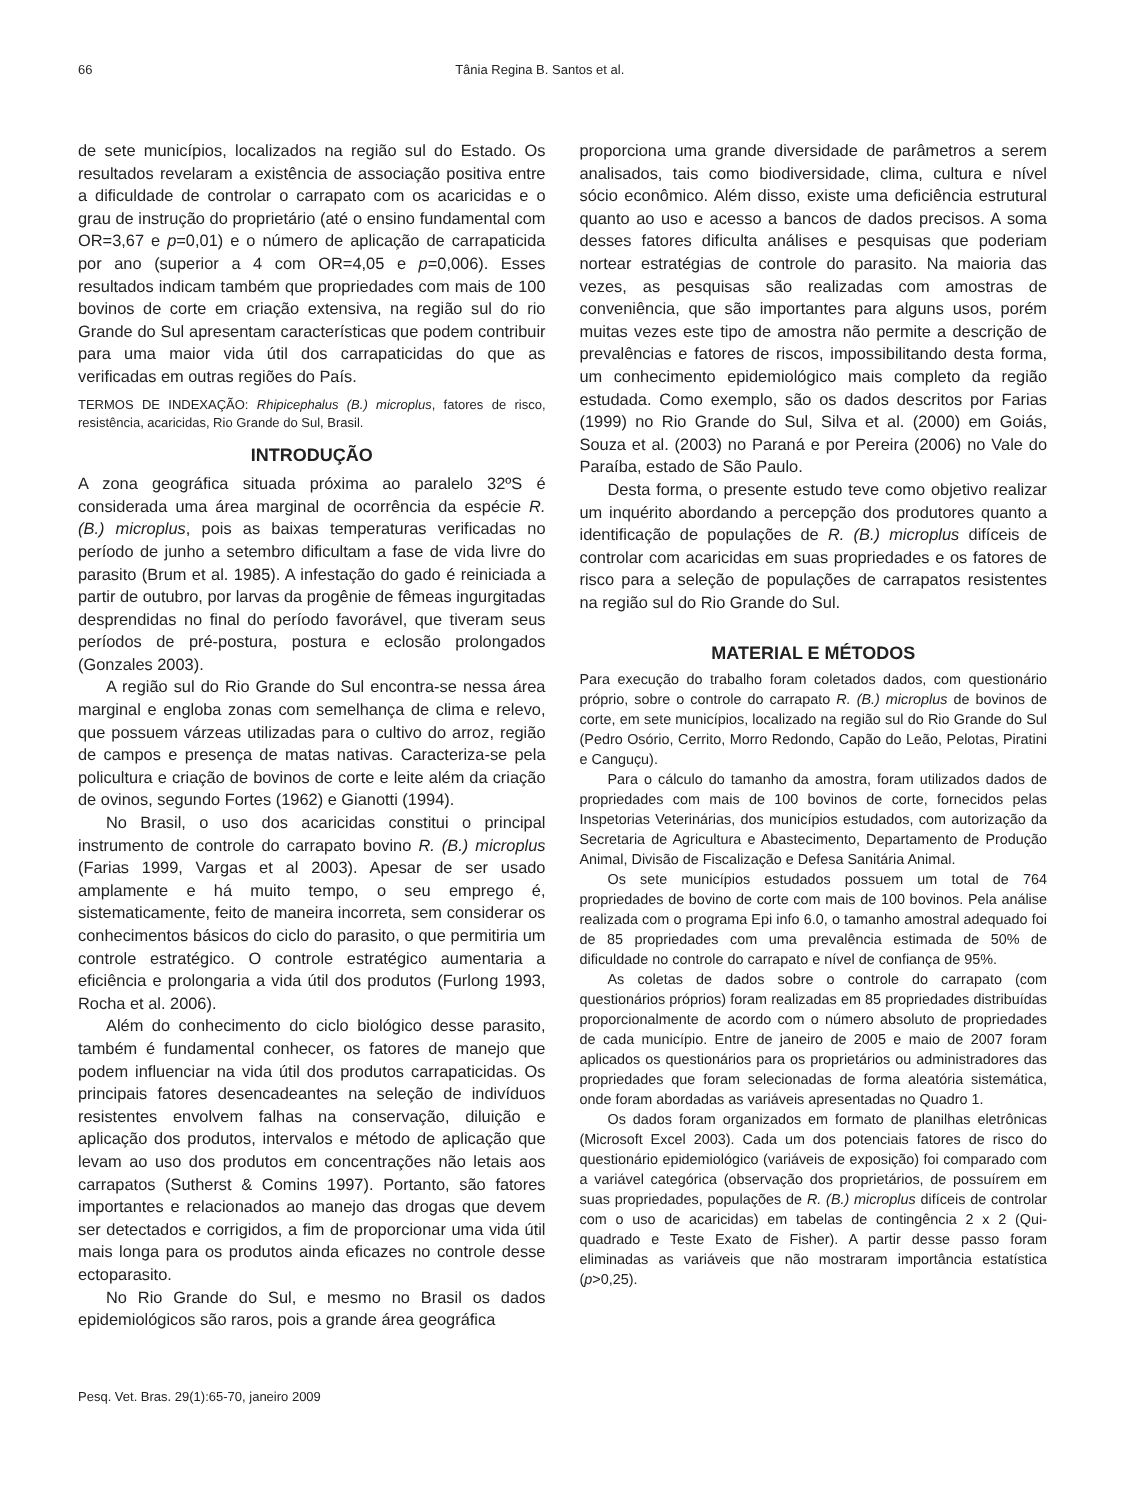66 Tânia Regina B. Santos et al.
de sete municípios, localizados na região sul do Estado. Os resultados revelaram a existência de associação positiva entre a dificuldade de controlar o carrapato com os acaricidas e o grau de instrução do proprietário (até o ensino fundamental com OR=3,67 e p=0,01) e o número de aplicação de carrapaticida por ano (superior a 4 com OR=4,05 e p=0,006). Esses resultados indicam também que propriedades com mais de 100 bovinos de corte em criação extensiva, na região sul do rio Grande do Sul apresentam características que podem contribuir para uma maior vida útil dos carrapaticidas do que as verificadas em outras regiões do País.
TERMOS DE INDEXAÇÃO: Rhipicephalus (B.) microplus, fatores de risco, resistência, acaricidas, Rio Grande do Sul, Brasil.
INTRODUÇÃO
A zona geográfica situada próxima ao paralelo 32ºS é considerada uma área marginal de ocorrência da espécie R. (B.) microplus, pois as baixas temperaturas verificadas no período de junho a setembro dificultam a fase de vida livre do parasito (Brum et al. 1985). A infestação do gado é reiniciada a partir de outubro, por larvas da progênie de fêmeas ingurgitadas desprendidas no final do período favorável, que tiveram seus períodos de pré-postura, postura e eclosão prolongados (Gonzales 2003).
A região sul do Rio Grande do Sul encontra-se nessa área marginal e engloba zonas com semelhança de clima e relevo, que possuem várzeas utilizadas para o cultivo do arroz, região de campos e presença de matas nativas. Caracteriza-se pela policultura e criação de bovinos de corte e leite além da criação de ovinos, segundo Fortes (1962) e Gianotti (1994).
No Brasil, o uso dos acaricidas constitui o principal instrumento de controle do carrapato bovino R. (B.) microplus (Farias 1999, Vargas et al 2003). Apesar de ser usado amplamente e há muito tempo, o seu emprego é, sistematicamente, feito de maneira incorreta, sem considerar os conhecimentos básicos do ciclo do parasito, o que permitiria um controle estratégico. O controle estratégico aumentaria a eficiência e prolongaria a vida útil dos produtos (Furlong 1993, Rocha et al. 2006).
Além do conhecimento do ciclo biológico desse parasito, também é fundamental conhecer, os fatores de manejo que podem influenciar na vida útil dos produtos carrapaticidas. Os principais fatores desencadeantes na seleção de indivíduos resistentes envolvem falhas na conservação, diluição e aplicação dos produtos, intervalos e método de aplicação que levam ao uso dos produtos em concentrações não letais aos carrapatos (Sutherst & Comins 1997). Portanto, são fatores importantes e relacionados ao manejo das drogas que devem ser detectados e corrigidos, a fim de proporcionar uma vida útil mais longa para os produtos ainda eficazes no controle desse ectoparasito.
No Rio Grande do Sul, e mesmo no Brasil os dados epidemiológicos são raros, pois a grande área geográfica
proporciona uma grande diversidade de parâmetros a serem analisados, tais como biodiversidade, clima, cultura e nível sócio econômico. Além disso, existe uma deficiência estrutural quanto ao uso e acesso a bancos de dados precisos. A soma desses fatores dificulta análises e pesquisas que poderiam nortear estratégias de controle do parasito. Na maioria das vezes, as pesquisas são realizadas com amostras de conveniência, que são importantes para alguns usos, porém muitas vezes este tipo de amostra não permite a descrição de prevalências e fatores de riscos, impossibilitando desta forma, um conhecimento epidemiológico mais completo da região estudada. Como exemplo, são os dados descritos por Farias (1999) no Rio Grande do Sul, Silva et al. (2000) em Goiás, Souza et al. (2003) no Paraná e por Pereira (2006) no Vale do Paraíba, estado de São Paulo.
Desta forma, o presente estudo teve como objetivo realizar um inquérito abordando a percepção dos produtores quanto a identificação de populações de R. (B.) microplus difíceis de controlar com acaricidas em suas propriedades e os fatores de risco para a seleção de populações de carrapatos resistentes na região sul do Rio Grande do Sul.
MATERIAL E MÉTODOS
Para execução do trabalho foram coletados dados, com questionário próprio, sobre o controle do carrapato R. (B.) microplus de bovinos de corte, em sete municípios, localizado na região sul do Rio Grande do Sul (Pedro Osório, Cerrito, Morro Redondo, Capão do Leão, Pelotas, Piratini e Canguçu).
Para o cálculo do tamanho da amostra, foram utilizados dados de propriedades com mais de 100 bovinos de corte, fornecidos pelas Inspetorias Veterinárias, dos municípios estudados, com autorização da Secretaria de Agricultura e Abastecimento, Departamento de Produção Animal, Divisão de Fiscalização e Defesa Sanitária Animal.
Os sete municípios estudados possuem um total de 764 propriedades de bovino de corte com mais de 100 bovinos. Pela análise realizada com o programa Epi info 6.0, o tamanho amostral adequado foi de 85 propriedades com uma prevalência estimada de 50% de dificuldade no controle do carrapato e nível de confiança de 95%.
As coletas de dados sobre o controle do carrapato (com questionários próprios) foram realizadas em 85 propriedades distribuídas proporcionalmente de acordo com o número absoluto de propriedades de cada município. Entre de janeiro de 2005 e maio de 2007 foram aplicados os questionários para os proprietários ou administradores das propriedades que foram selecionadas de forma aleatória sistemática, onde foram abordadas as variáveis apresentadas no Quadro 1.
Os dados foram organizados em formato de planilhas eletrônicas (Microsoft Excel 2003). Cada um dos potenciais fatores de risco do questionário epidemiológico (variáveis de exposição) foi comparado com a variável categórica (observação dos proprietários, de possuírem em suas propriedades, populações de R. (B.) microplus difíceis de controlar com o uso de acaricidas) em tabelas de contingência 2 x 2 (Qui-quadrado e Teste Exato de Fisher). A partir desse passo foram eliminadas as variáveis que não mostraram importância estatística (p>0,25).
Pesq. Vet. Bras. 29(1):65-70, janeiro 2009